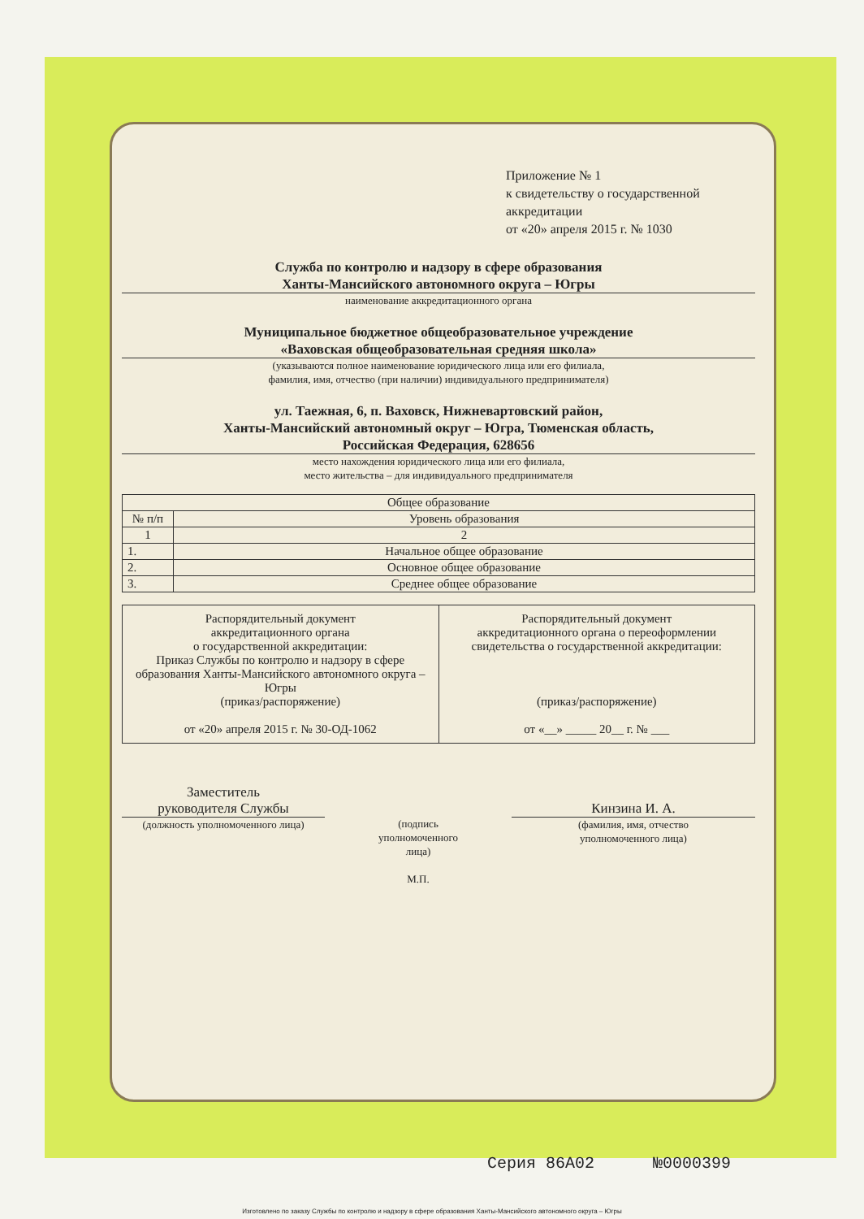Приложение № 1
к свидетельству о государственной аккредитации
от «20» апреля 2015 г. № 1030
Служба по контролю и надзору в сфере образования
Ханты-Мансийского автономного округа – Югры
наименование аккредитационного органа
Муниципальное бюджетное общеобразовательное учреждение
«Ваховская общеобразовательная средняя школа»
(указываются полное наименование юридического лица или его филиала,
фамилия, имя, отчество (при наличии) индивидуального предпринимателя)
ул. Таежная, 6, п. Ваховск, Нижневартовский район,
Ханты-Мансийский автономный округ – Югра, Тюменская область,
Российская Федерация, 628656
место нахождения юридического лица или его филиала,
место жительства – для индивидуального предпринимателя
| Общее образование | |
| --- | --- |
| № п/п | Уровень образования |
| 1 | 2 |
| 1. | Начальное общее образование |
| 2. | Основное общее образование |
| 3. | Среднее общее образование |
| Распорядительный документ аккредитационного органа о государственной аккредитации: Приказ Службы по контролю и надзору в сфере образования Ханты-Мансийского автономного округа – Югры (приказ/распоряжение) от «20» апреля 2015 г. № 30-ОД-1062 | Распорядительный документ аккредитационного органа о переоформлении свидетельства о государственной аккредитации: (приказ/распоряжение) от «__» _____ 20__ г. № ___ |
Заместитель
руководителя Службы
(должность уполномоченного лица)
(подпись
уполномоченного
лица)
М.П.
Кинзина И. А.
(фамилия, имя, отчество
уполномоченного лица)
Серия 86А02 №0000399
Изготовлено по заказу Службы по контролю и надзору в сфере образования Ханты-Мансийского автономного округа – Югры